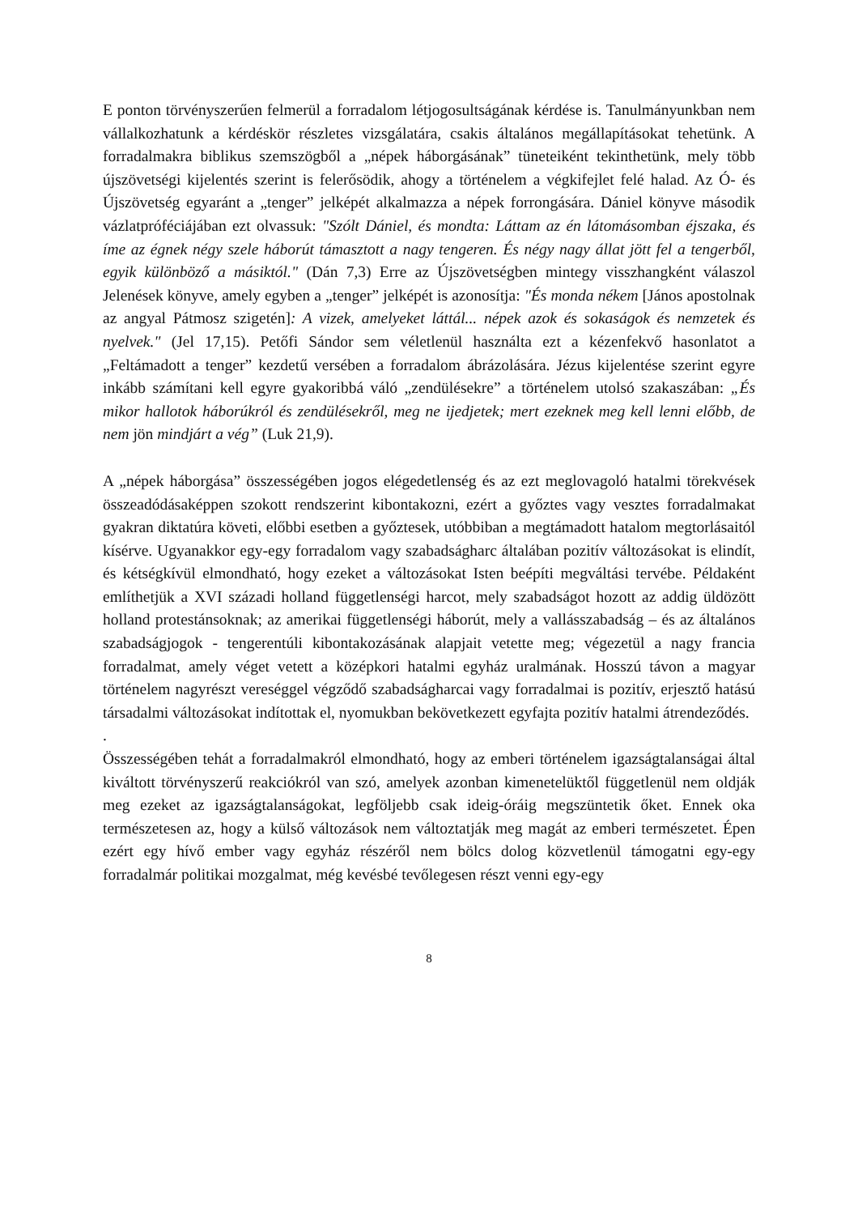E ponton törvényszerűen felmerül a forradalom létjogosultságának kérdése is. Tanulmányunkban nem vállalkozhatunk a kérdéskör részletes vizsgálatára, csakis általános megállapításokat tehetünk. A forradalmakra biblikus szemszögből a „népek háborgásának” tüneteiként tekinthetünk, mely több újszövetségi kijelentés szerint is felerősödik, ahogy a történelem a végkifejlet felé halad. Az Ó- és Újszövetség egyaránt a „tenger” jelképét alkalmazza a népek forrongására. Dániel könyve második vázlatpróféciájában ezt olvassuk: "Szólt Dániel, és mondta: Láttam az én látomásomban éjszaka, és íme az égnek négy szele háborút támasztott a nagy tengeren. És négy nagy állat jött fel a tengerből, egyik különböző a másiktól." (Dán 7,3) Erre az Újszövetségben mintegy visszhangként válaszol Jelenések könyve, amely egyben a „tenger” jelképét is azonosítja: "És monda nékem [János apostolnak az angyal Pátmosz szigetén]: A vizek, amelyeket láttál... népek azok és sokaságok és nemzetek és nyelvek." (Jel 17,15). Petőfi Sándor sem véletlenül használta ezt a kézenfekvő hasonlatot a „Feltámadott a tenger” kezdetű versében a forradalom ábrázolására. Jézus kijelentése szerint egyre inkább számítani kell egyre gyakoribbá váló „zendülésekre” a történelem utolsó szakaszában: „És mikor hallotok háborúkról és zendülésekről, meg ne ijedjetek; mert ezeknek meg kell lenni előbb, de nem jön mindjárt a vég” (Luk 21,9).
A „népek háborgása” összességében jogos elégedetlenség és az ezt meglovagoló hatalmi törekvések összeadódásaképpen szokott rendszerint kibontakozni, ezért a győztes vagy vesztes forradalmakat gyakran diktatúra követi, előbbi esetben a győztesek, utóbbiban a megtámadott hatalom megtorlásaitól kísérve. Ugyanakkor egy-egy forradalom vagy szabadságharc általában pozitív változásokat is elindít, és kétségkívül elmondható, hogy ezeket a változásokat Isten beépíti megváltási tervébe. Példaként említhetjük a XVI századi holland függetlenségi harcot, mely szabadságot hozott az addig üldözött holland protestánsoknak; az amerikai függetlenségi háborút, mely a vallásszabadság – és az általános szabadságjogok - tengerentúli kibontakozásának alapjait vetette meg; végezetül a nagy francia forradalmat, amely véget vetett a középkori hatalmi egyház uralmának. Hosszú távon a magyar történelem nagyrészt vereséggel végződő szabadságharcai vagy forradalmai is pozitív, erjesztő hatású társadalmi változásokat indítottak el, nyomukban bekövetkezett egyfajta pozitív hatalmi átrendeződés.
.
Összességében tehát a forradalmakról elmondható, hogy az emberi történelem igazságtalanságai által kiváltott törvényszerű reakciókról van szó, amelyek azonban kimenetelüktől függetlenül nem oldják meg ezeket az igazságtalanságokat, legföljebb csak ideig-óráig megszüntetik őket. Ennek oka természetesen az, hogy a külső változások nem változtatják meg magát az emberi természetet. Épen ezért egy hívő ember vagy egyház részéről nem bölcs dolog közvetlenül támogatni egy-egy forradalmár politikai mozgalmat, még kevésbé tevőlegesen részt venni egy-egy
8